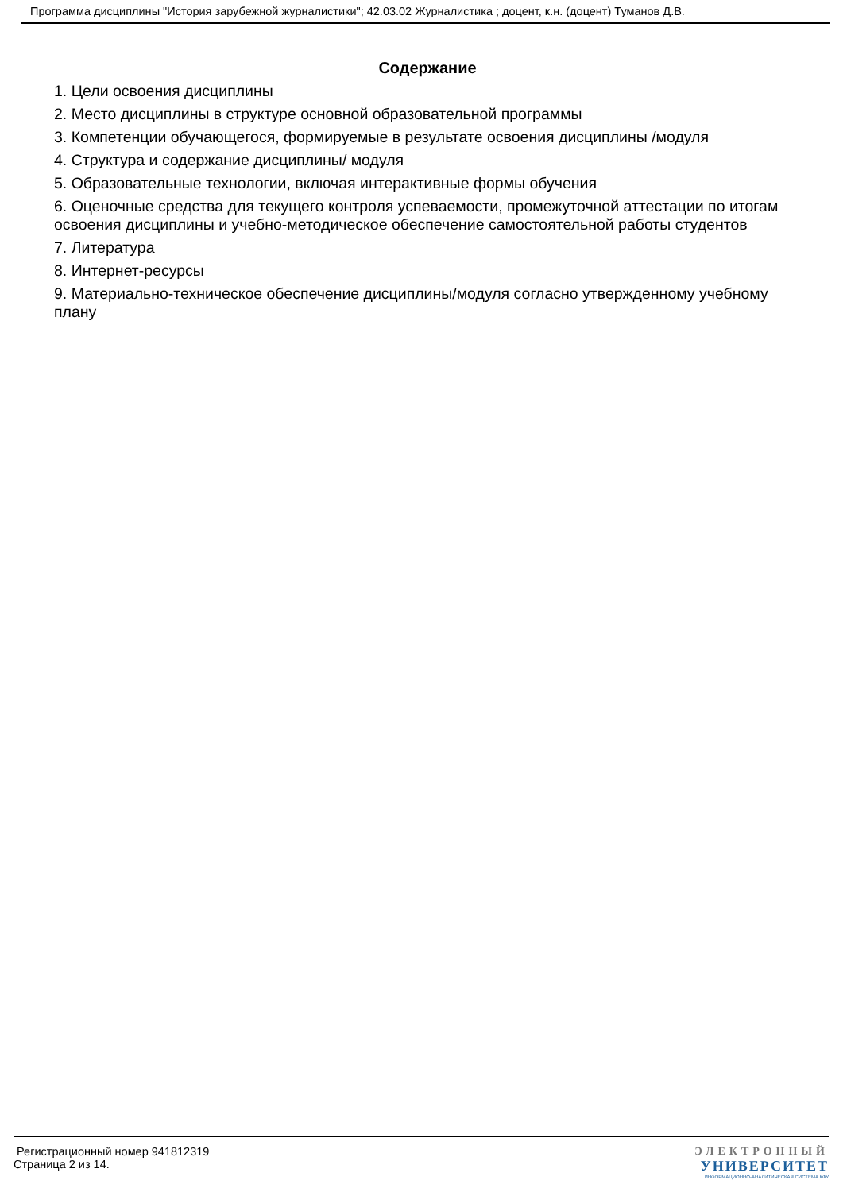Программа дисциплины "История зарубежной журналистики"; 42.03.02 Журналистика ; доцент, к.н. (доцент) Туманов Д.В.
Содержание
1. Цели освоения дисциплины
2. Место дисциплины в структуре основной образовательной программы
3. Компетенции обучающегося, формируемые в результате освоения дисциплины /модуля
4. Структура и содержание дисциплины/ модуля
5. Образовательные технологии, включая интерактивные формы обучения
6. Оценочные средства для текущего контроля успеваемости, промежуточной аттестации по итогам освоения дисциплины и учебно-методическое обеспечение самостоятельной работы студентов
7. Литература
8. Интернет-ресурсы
9. Материально-техническое обеспечение дисциплины/модуля согласно утвержденному учебному плану
Регистрационный номер 941812319
Страница 2 из 14.
ЭЛЕКТРОННЫЙ
УНИВЕРСИТЕТ
ИНФОРМАЦИОННО-АНАЛИТИЧЕСКАЯ СИСТЕМА КФУ